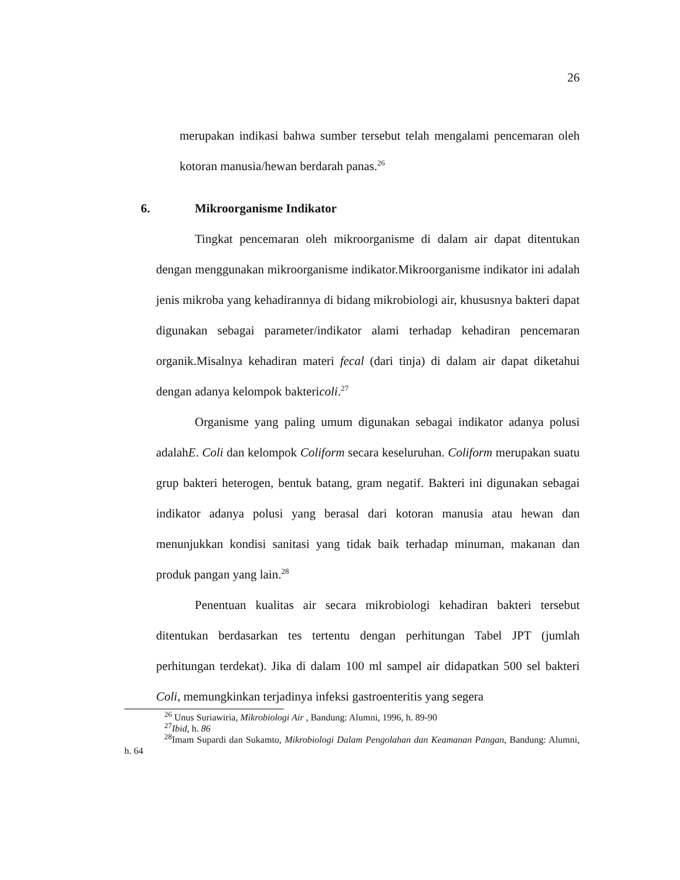26
merupakan indikasi bahwa sumber tersebut telah mengalami pencemaran oleh kotoran manusia/hewan berdarah panas.<sup>26</sup>
6. Mikroorganisme Indikator
Tingkat pencemaran oleh mikroorganisme di dalam air dapat ditentukan dengan menggunakan mikroorganisme indikator.Mikroorganisme indikator ini adalah jenis mikroba yang kehadirannya di bidang mikrobiologi air, khususnya bakteri dapat digunakan sebagai parameter/indikator alami terhadap kehadiran pencemaran organik.Misalnya kehadiran materi fecal (dari tinja) di dalam air dapat diketahui dengan adanya kelompok baktericoli.<sup>27</sup>
Organisme yang paling umum digunakan sebagai indikator adanya polusi adalahE. Coli dan kelompok Coliform secara keseluruhan. Coliform merupakan suatu grup bakteri heterogen, bentuk batang, gram negatif. Bakteri ini digunakan sebagai indikator adanya polusi yang berasal dari kotoran manusia atau hewan dan menunjukkan kondisi sanitasi yang tidak baik terhadap minuman, makanan dan produk pangan yang lain.<sup>28</sup>
Penentuan kualitas air secara mikrobiologi kehadiran bakteri tersebut ditentukan berdasarkan tes tertentu dengan perhitungan Tabel JPT (jumlah perhitungan terdekat). Jika di dalam 100 ml sampel air didapatkan 500 sel bakteri Coli, memungkinkan terjadinya infeksi gastroenteritis yang segera
<sup>26</sup> Unus Suriawiria, Mikrobiologi Air , Bandung: Alumni, 1996, h. 89-90
<sup>27</sup> Ibid, h. 86
<sup>28</sup> Imam Supardi dan Sukamto, Mikrobiologi Dalam Pengolahan dan Keamanan Pangan, Bandung: Alumni, h. 64